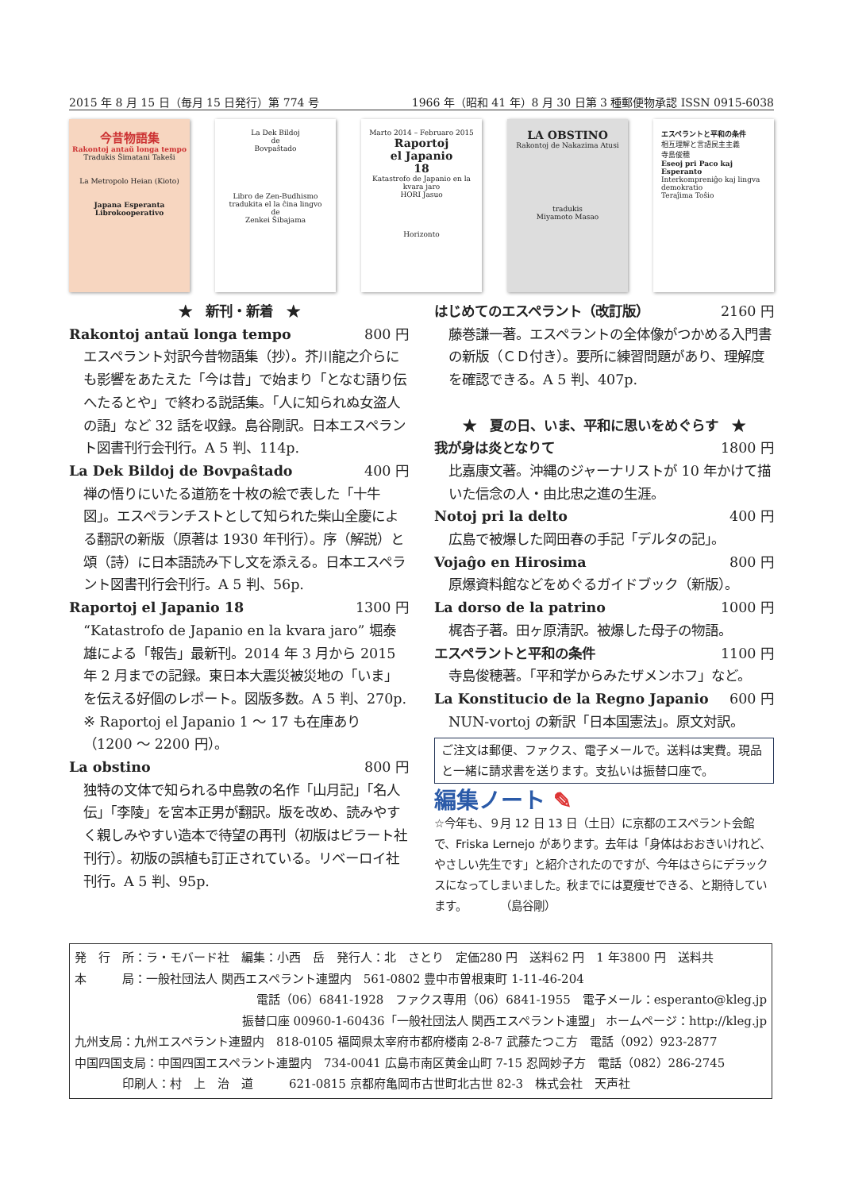2015 年 8 月 15 日（毎月 15 日発行）第 774 号 1966 年（昭和 41 年）8 月 30 日第 3 種郵便物承認 ISSN 0915-6038
今昔物語集
Rakontoj antaŭ longa tempo
Tradukis Ŝimatani Takeŝi
La Metropolo Heian (Kioto)
Japana Esperanta Librokooperativo
La Dek Bildoj
de
Bovpaŝtado
Libro de Zen-Budhismo
tradukita el la ĉina lingvo
de
Zenkei Ŝibajama
Marto 2014 – Februaro 2015
Raportoj
el Japanio
18
Katastrofo de Japanio en la kvara jaro
HORI Jasuo
Horizonto
LA OBSTINO
Rakontoj de Nakazima Atusi
tradukis
Miyamoto Masao
エスペラントと平和の条件
相互理解と言語民主主義
寺島俊穂
Eseoj pri Paco kaj Esperanto
Interkompreniĝo kaj lingva demokratio
Teraĵima Toŝio
★　新刊・新着　★
Rakontoj antaŭ longa tempo 800 円
エスペラント対訳今昔物語集（抄）。芥川龍之介らにも影響をあたえた「今は昔」で始まり「となむ語り伝へたるとや」で終わる説話集。「人に知られぬ女盗人の語」など 32 話を収録。島谷剛訳。日本エスペラント図書刊行会刊行。A 5 判、114p.
La Dek Bildoj de Bovpaŝtado 400 円
禅の悟りにいたる道筋を十枚の絵で表した「十牛図」。エスペランチストとして知られた柴山全慶による翻訳の新版（原著は 1930 年刊行）。序（解説）と頌（詩）に日本語読み下し文を添える。日本エスペラント図書刊行会刊行。A 5 判、56p.
Raportoj el Japanio 18 1300 円
“Katastrofo de Japanio en la kvara jaro” 堀泰雄による「報告」最新刊。2014 年 3 月から 2015 年 2 月までの記録。東日本大震災被災地の「いま」を伝える好個のレポート。図版多数。A 5 判、270p.
※ Raportoj el Japanio 1 ～ 17 も在庫あり（1200 ～ 2200 円）。
La obstino 800 円
独特の文体で知られる中島敦の名作「山月記」「名人伝」「李陵」を宮本正男が翻訳。版を改め、読みやすく親しみやすい造本で待望の再刊（初版はピラート社刊行）。初版の誤植も訂正されている。リベーロイ社刊行。A 5 判、95p.
はじめてのエスペラント（改訂版） 2160 円
藤巻謙一著。エスペラントの全体像がつかめる入門書の新版（ＣＤ付き）。要所に練習問題があり、理解度を確認できる。A 5 判、407p.
★　夏の日、いま、平和に思いをめぐらす　★
我が身は炎となりて 1800 円
比嘉康文著。沖縄のジャーナリストが 10 年かけて描いた信念の人・由比忠之進の生涯。
Notoj pri la delto 400 円
広島で被爆した岡田春の手記「デルタの記」。
Vojaĝo en Hirosima 800 円
原爆資料館などをめぐるガイドブック（新版）。
La dorso de la patrino 1000 円
梶杏子著。田ヶ原清訳。被爆した母子の物語。
エスペラントと平和の条件 1100 円
寺島俊穂著。「平和学からみたザメンホフ」など。
La Konstitucio de la Regno Japanio 600 円
NUN-vortoj の新訳「日本国憲法」。原文対訳。
ご注文は郵便、ファクス、電子メールで。送料は実費。現品と一緒に請求書を送ります。支払いは振替口座で。
編集ノート ✎
☆今年も、９月 12 日 13 日（土日）に京都のエスペラント会館で、Friska Lernejo があります。去年は「身体はおおきいけれど、やさしい先生です」と紹介されたのですが、今年はさらにデラックスになってしまいました。秋までには夏痩せできる、と期待しています。　　　　（島谷剛）
発　行　所：ラ・モバード社　編集：小西　岳　発行人：北　さとり　定価280 円　送料62 円　1 年3800 円　送料共
本　　　局：一般社団法人 関西エスペラント連盟内　561-0802 豊中市曽根東町 1-11-46-204
電話（06）6841-1928　ファクス専用（06）6841-1955　電子メール：esperanto@kleg.jp
振替口座 00960-1-60436「一般社団法人 関西エスペラント連盟」 ホームページ：http://kleg.jp
九州支局：九州エスペラント連盟内　818-0105 福岡県太宰府市都府楼南 2-8-7 武藤たつこ方　電話（092）923-2877
中国四国支局：中国四国エスペラント連盟内　734-0041 広島市南区黄金山町 7-15 忍岡妙子方　電話（082）286-2745
　　　　印刷人：村　上　治　道　　　621-0815 京都府亀岡市古世町北古世 82-3　株式会社　天声社